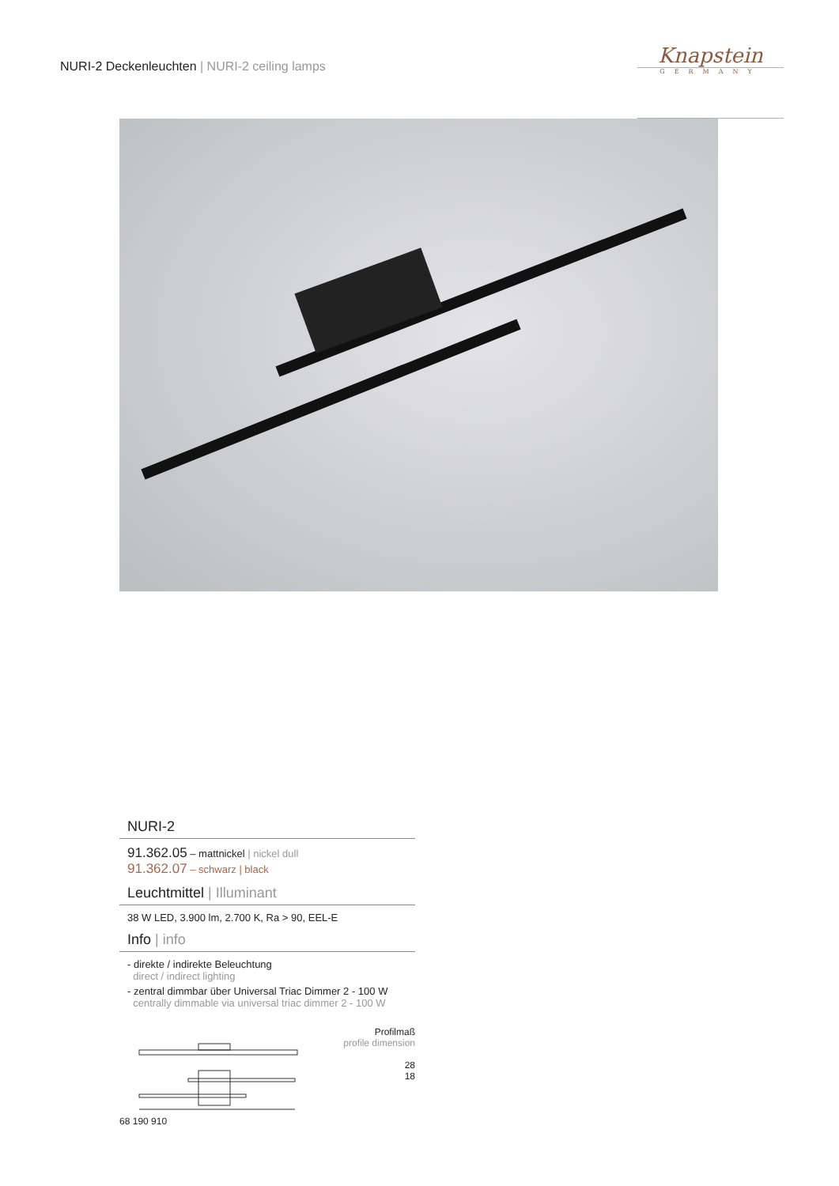NURI-2 Deckenleuchten | NURI-2 ceiling lamps
Knapstein
GERMANY
NURI-2
91.362.05 – mattnickel | nickel dull
91.362.07 – schwarz | black
Leuchtmittel | Illuminant
38 W LED, 3.900 lm, 2.700 K, Ra > 90, EEL-E
Info | info
- direkte / indirekte Beleuchtung
direct / indirect lighting
- zentral dimmbar über Universal Triac Dimmer 2 - 100 W
centrally dimmable via universal triac dimmer 2 - 100 W
68 190 910 Profilmaß
profile dimension
28
18